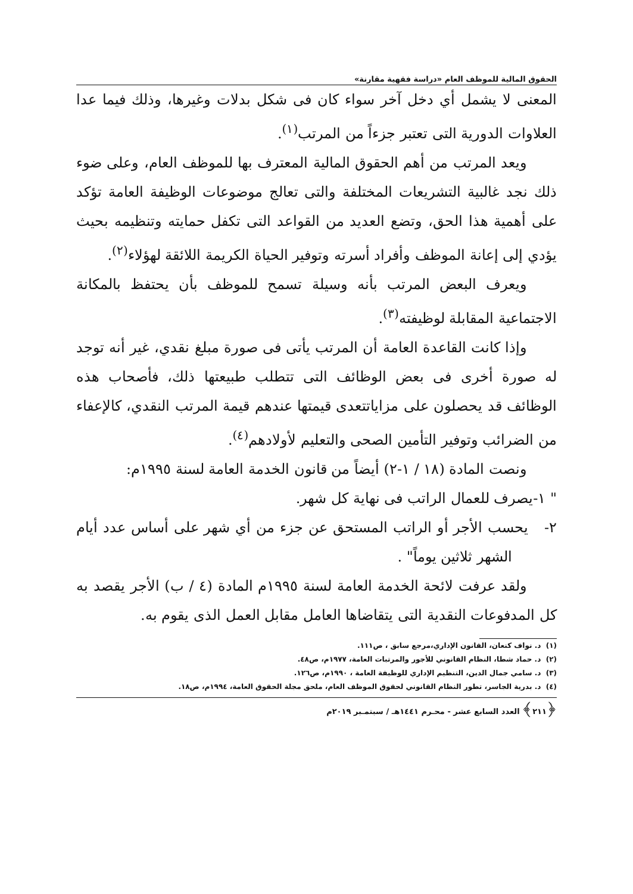الحقوق المالية للموظف العام «دراسة فقهية مقارنة»
المعنى لا يشمل أي دخل آخر سواء كان فى شكل بدلات وغيرها، وذلك فيما عدا العلاوات الدورية التى تعتبر جزءاً من المرتب<sup>(١)</sup>.
ويعد المرتب من أهم الحقوق المالية المعترف بها للموظف العام، وعلى ضوء ذلك نجد غالبية التشريعات المختلفة والتى تعالج موضوعات الوظيفة العامة تؤكد على أهمية هذا الحق، وتضع العديد من القواعد التى تكفل حمايته وتنظيمه بحيث يؤدي إلى إعانة الموظف وأفراد أسرته وتوفير الحياة الكريمة اللائقة لهؤلاء<sup>(٢)</sup>.
ويعرف البعض المرتب بأنه وسيلة تسمح للموظف بأن يحتفظ بالمكانة الاجتماعية المقابلة لوظيفته<sup>(٣)</sup>.
وإذا كانت القاعدة العامة أن المرتب يأتى فى صورة مبلغ نقدي، غير أنه توجد له صورة أخرى فى بعض الوظائف التى تتطلب طبيعتها ذلك، فأصحاب هذه الوظائف قد يحصلون على مزاياتتعدى قيمتها عندهم قيمة المرتب النقدي، كالإعفاء من الضرائب وتوفير التأمين الصحى والتعليم لأولادهم<sup>(٤)</sup>.
ونصت المادة (١٨ / ١-٢) أيضاً من قانون الخدمة العامة لسنة ١٩٩٥م:
" ١-يصرف للعمال الراتب فى نهاية كل شهر.
٢- يحسب الأجر أو الراتب المستحق عن جزء من أي شهر على أساس عدد أيام الشهر ثلاثين يوماً" .
ولقد عرفت لائحة الخدمة العامة لسنة ١٩٩٥م المادة (٤ / ب) الأجر يقصد به كل المدفوعات النقدية التى يتقاضاها العامل مقابل العمل الذى يقوم به.
(١) د. نواف كنعان، القانون الإداري،مرجع سابق ، ص١١١.
(٢) د. حماد شطا، النظام القانوني للأجور والمرتبات العامة، ١٩٧٧م، ص٤٨.
(٣) د. سامي جمال الدين، التنظيم الإداري للوظيفة العامة ، ١٩٩٠م، ص١٢٦.
(٤) د. بدرية الجاسر، تطور النظام القانوني لحقوق الموظف العام، ملحق مجلة الحقوق العامة، ١٩٩٤م، ص١٨.
﴿٢١١﴾ العدد السابع عشر - محـرم ١٤٤١هـ / سبتمـبر ٢٠١٩م